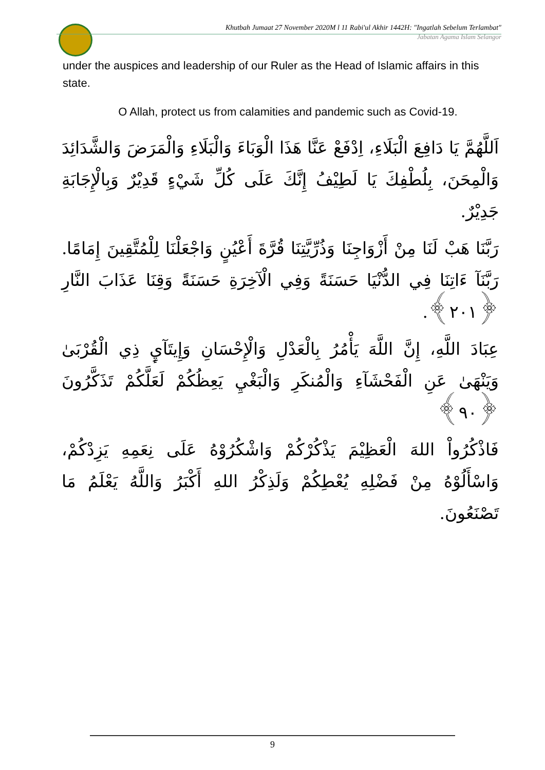Khutbah Jumaat 27 November 2020M l 11 Rabi'ul Akhir 1442H: "Ingatlah Sebelum Terlambat"
Jabatan Agama Islam Selangor
under the auspices and leadership of our Ruler as the Head of Islamic affairs in this state.
O Allah, protect us from calamities and pandemic such as Covid-19.
اَللَّهُمَّ يَا دَافِعَ الْبَلَاءِ، اِدْفَعْ عَنَّا هَذَا الْوَبَاءَ وَالْبَلَاءِ وَالْمَرَضَ وَالشَّدَائِدَ وَالْمِحَنَ، بِلُطْفِكَ يَا لَطِيْفُ إِنَّكَ عَلَى كُلِّ شَيْءٍ قَدِيْرٌ وَبِالْإِجَابَةِ جَدِيْرٌ.
رَبَّنَا هَبْ لَنَا مِنْ أَزْوَاجِنَا وَذُرِّيَّتِنَا قُرَّةَ أَعْيُنٍ وَاجْعَلْنَا لِلْمُتَّقِينَ إِمَامًا. رَبَّنَآ ءَاتِنَا فِي الدُّنْيَا حَسَنَةً وَفِي الْآخِرَةِ حَسَنَةً وَقِنَا عَذَابَ النَّارِ ﴿٢٠١﴾.
عِبَادَ اللَّهِ، إِنَّ اللَّهَ يَأْمُرُ بِالْعَدْلِ وَالْإِحْسَانِ وَإِيتَآيِٕ ذِي الْقُرْبَىٰ وَيَنْهَىٰ عَنِ الْفَحْشَآءِ وَالْمُنكَرِ وَالْبَغْيِ يَعِظُكُمْ لَعَلَّكُمْ تَذَكَّرُونَ ﴿٩٠﴾
فَاذْكُرُواْ اللهَ الْعَظِيْمَ يَذْكُرْكُمْ وَاشْكُرُوْهُ عَلَى نِعَمِهِ يَزِدْكُمْ، وَاسْأَلُوْهُ مِنْ فَضْلِهِ يُعْطِكُمْ وَلَذِكْرُ اللهِ أَكْبَرُ وَاللَّهُ يَعْلَمُ مَا تَصْنَعُونَ.
9